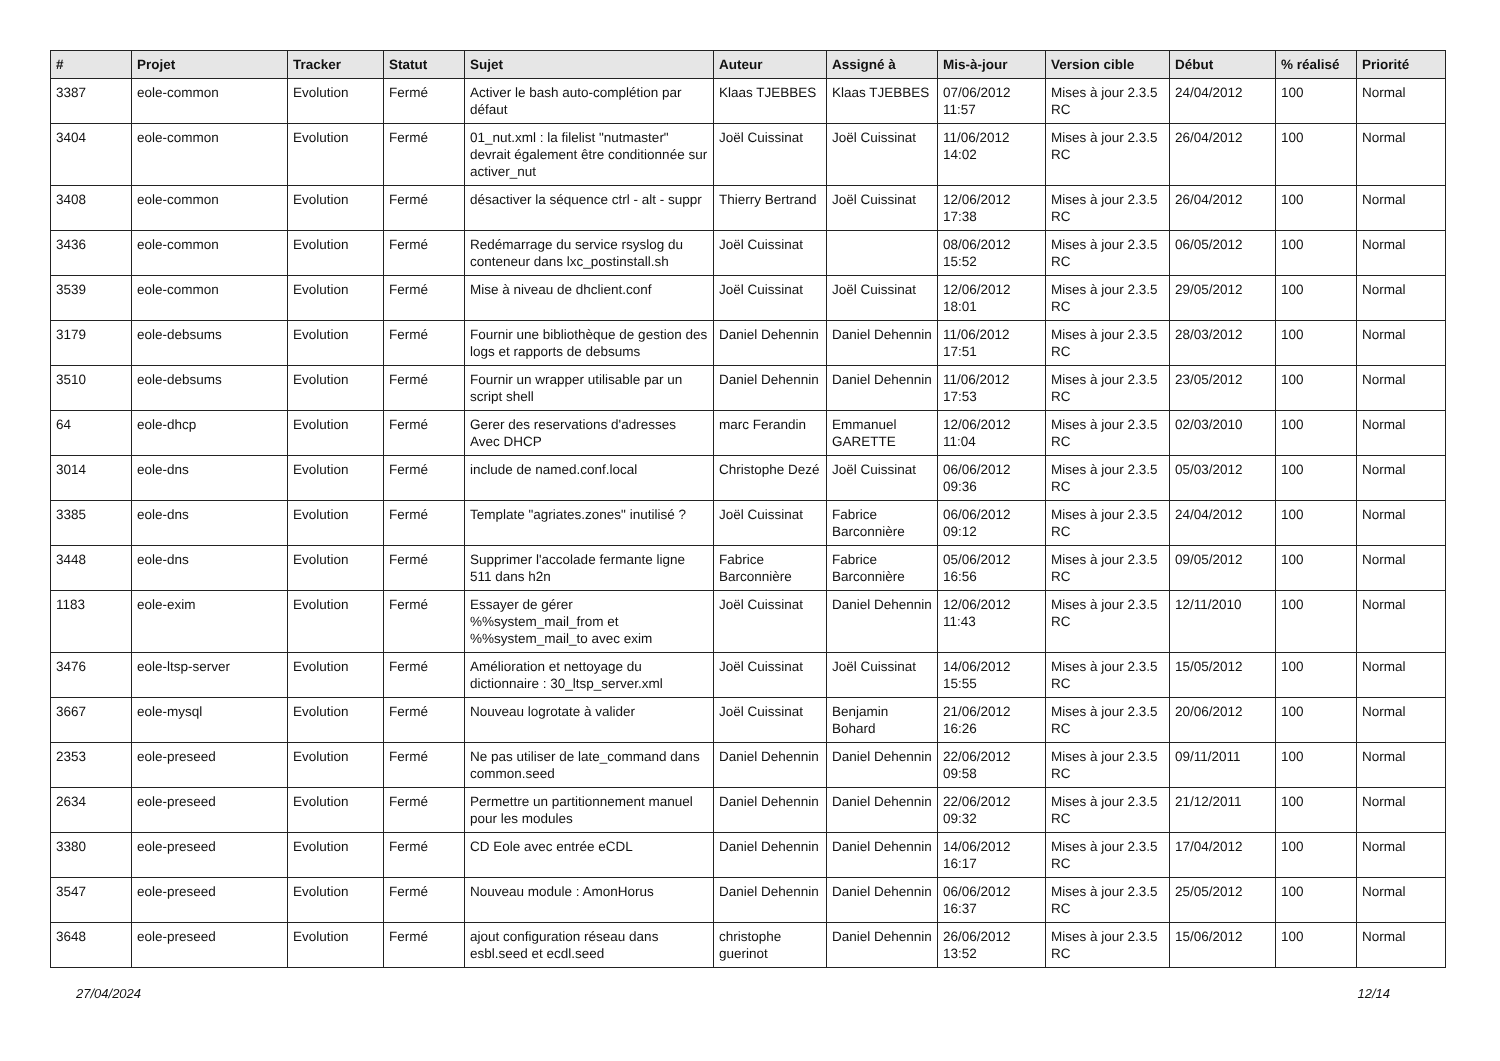| # | Projet | Tracker | Statut | Sujet | Auteur | Assigné à | Mis-à-jour | Version cible | Début | % réalisé | Priorité |
| --- | --- | --- | --- | --- | --- | --- | --- | --- | --- | --- | --- |
| 3387 | eole-common | Evolution | Fermé | Activer le bash auto-complétion par défaut | Klaas TJEBBES | Klaas TJEBBES | 07/06/2012 11:57 | Mises à jour 2.3.5 RC | 24/04/2012 | 100 | Normal |
| 3404 | eole-common | Evolution | Fermé | 01_nut.xml : la filelist "nutmaster" devrait également être conditionnée sur activer_nut | Joël Cuissinat | Joël Cuissinat | 11/06/2012 14:02 | Mises à jour 2.3.5 RC | 26/04/2012 | 100 | Normal |
| 3408 | eole-common | Evolution | Fermé | désactiver la séquence ctrl - alt - suppr | Thierry Bertrand | Joël Cuissinat | 12/06/2012 17:38 | Mises à jour 2.3.5 RC | 26/04/2012 | 100 | Normal |
| 3436 | eole-common | Evolution | Fermé | Redémarrage du service rsyslog du conteneur dans lxc_postinstall.sh | Joël Cuissinat | | 08/06/2012 15:52 | Mises à jour 2.3.5 RC | 06/05/2012 | 100 | Normal |
| 3539 | eole-common | Evolution | Fermé | Mise à niveau de dhclient.conf | Joël Cuissinat | Joël Cuissinat | 12/06/2012 18:01 | Mises à jour 2.3.5 RC | 29/05/2012 | 100 | Normal |
| 3179 | eole-debsums | Evolution | Fermé | Fournir une bibliothèque de gestion des logs et rapports de debsums | Daniel Dehennin | Daniel Dehennin | 11/06/2012 17:51 | Mises à jour 2.3.5 RC | 28/03/2012 | 100 | Normal |
| 3510 | eole-debsums | Evolution | Fermé | Fournir un wrapper utilisable par un script shell | Daniel Dehennin | Daniel Dehennin | 11/06/2012 17:53 | Mises à jour 2.3.5 RC | 23/05/2012 | 100 | Normal |
| 64 | eole-dhcp | Evolution | Fermé | Gerer des reservations d'adresses Avec DHCP | marc Ferandin | Emmanuel GARETTE | 12/06/2012 11:04 | Mises à jour 2.3.5 RC | 02/03/2010 | 100 | Normal |
| 3014 | eole-dns | Evolution | Fermé | include de named.conf.local | Christophe Dezé | Joël Cuissinat | 06/06/2012 09:36 | Mises à jour 2.3.5 RC | 05/03/2012 | 100 | Normal |
| 3385 | eole-dns | Evolution | Fermé | Template "agriates.zones" inutilisé ? | Joël Cuissinat | Fabrice Barconnière | 06/06/2012 09:12 | Mises à jour 2.3.5 RC | 24/04/2012 | 100 | Normal |
| 3448 | eole-dns | Evolution | Fermé | Supprimer l'accolade fermante ligne 511 dans h2n | Fabrice Barconnière | Fabrice Barconnière | 05/06/2012 16:56 | Mises à jour 2.3.5 RC | 09/05/2012 | 100 | Normal |
| 1183 | eole-exim | Evolution | Fermé | Essayer de gérer %%system_mail_from et %%system_mail_to avec exim | Joël Cuissinat | Daniel Dehennin | 12/06/2012 11:43 | Mises à jour 2.3.5 RC | 12/11/2010 | 100 | Normal |
| 3476 | eole-ltsp-server | Evolution | Fermé | Amélioration et nettoyage du dictionnaire : 30_ltsp_server.xml | Joël Cuissinat | Joël Cuissinat | 14/06/2012 15:55 | Mises à jour 2.3.5 RC | 15/05/2012 | 100 | Normal |
| 3667 | eole-mysql | Evolution | Fermé | Nouveau logrotate à valider | Joël Cuissinat | Benjamin Bohard | 21/06/2012 16:26 | Mises à jour 2.3.5 RC | 20/06/2012 | 100 | Normal |
| 2353 | eole-preseed | Evolution | Fermé | Ne pas utiliser de late_command dans common.seed | Daniel Dehennin | Daniel Dehennin | 22/06/2012 09:58 | Mises à jour 2.3.5 RC | 09/11/2011 | 100 | Normal |
| 2634 | eole-preseed | Evolution | Fermé | Permettre un partitionnement manuel pour les modules | Daniel Dehennin | Daniel Dehennin | 22/06/2012 09:32 | Mises à jour 2.3.5 RC | 21/12/2011 | 100 | Normal |
| 3380 | eole-preseed | Evolution | Fermé | CD Eole avec entrée eCDL | Daniel Dehennin | Daniel Dehennin | 14/06/2012 16:17 | Mises à jour 2.3.5 RC | 17/04/2012 | 100 | Normal |
| 3547 | eole-preseed | Evolution | Fermé | Nouveau module : AmonHorus | Daniel Dehennin | Daniel Dehennin | 06/06/2012 16:37 | Mises à jour 2.3.5 RC | 25/05/2012 | 100 | Normal |
| 3648 | eole-preseed | Evolution | Fermé | ajout configuration réseau dans esbl.seed et ecdl.seed | christophe guerinot | Daniel Dehennin | 26/06/2012 13:52 | Mises à jour 2.3.5 RC | 15/06/2012 | 100 | Normal |
27/04/2024 12/14